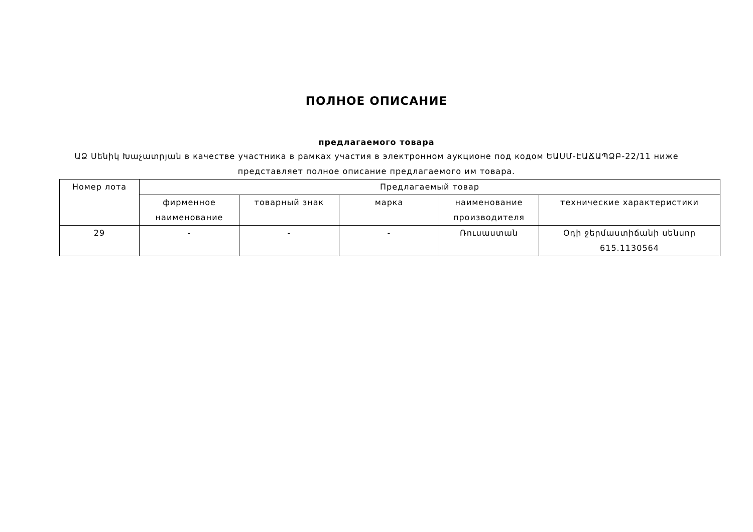ПОЛНОЕ ОПИСАНИЕ
предлагаемого товара
ԱՁ Սենիկ Խաչատրյան в качестве участника в рамках участия в электронном аукционе под кодом ԵԱՍՄ-ԷԱՃԱՊՁԲ-22/11 ниже представляет полное описание предлагаемого им товара.
| Номер лота | Предлагаемый товар | | | | |
| --- | --- | --- | --- | --- | --- |
| | фирменное наименование | товарный знак | марка | наименование производителя | технические характеристики |
| 29 | - | - | - | Ռուսաստան | Օդի ջերմաստիճանի սենսոր 615.1130564 |